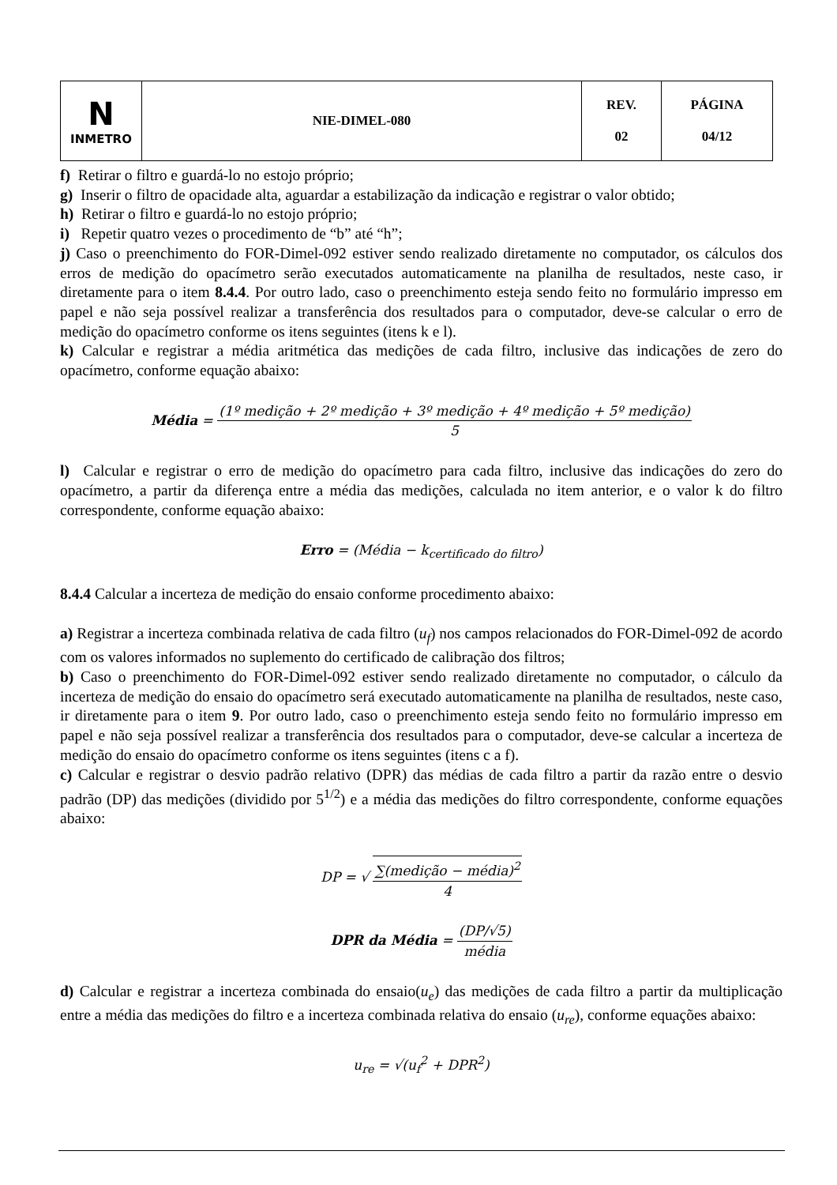| N INMETRO | NIE-DIMEL-080 | REV. 02 | PÁGINA 04/12 |
f) Retirar o filtro e guardá-lo no estojo próprio;
g) Inserir o filtro de opacidade alta, aguardar a estabilização da indicação e registrar o valor obtido;
h) Retirar o filtro e guardá-lo no estojo próprio;
i) Repetir quatro vezes o procedimento de “b” até “h”;
j) Caso o preenchimento do FOR-Dimel-092 estiver sendo realizado diretamente no computador, os cálculos dos erros de medição do opacímetro serão executados automaticamente na planilha de resultados, neste caso, ir diretamente para o item 8.4.4. Por outro lado, caso o preenchimento esteja sendo feito no formulário impresso em papel e não seja possível realizar a transferência dos resultados para o computador, deve-se calcular o erro de medição do opacímetro conforme os itens seguintes (itens k e l).
k) Calcular e registrar a média aritmética das medições de cada filtro, inclusive das indicações de zero do opacímetro, conforme equação abaixo:
Média = (1º medição + 2º medição + 3º medição + 4º medição + 5º medição) 5
l) Calcular e registrar o erro de medição do opacímetro para cada filtro, inclusive das indicações do zero do opacímetro, a partir da diferença entre a média das medições, calculada no item anterior, e o valor k do filtro correspondente, conforme equação abaixo:
Erro = (Média − k<sub>certificado do filtro</sub>)
8.4.4 Calcular a incerteza de medição do ensaio conforme procedimento abaixo:
a) Registrar a incerteza combinada relativa de cada filtro (u<sub>f</sub>) nos campos relacionados do FOR-Dimel-092 de acordo com os valores informados no suplemento do certificado de calibração dos filtros;
b) Caso o preenchimento do FOR-Dimel-092 estiver sendo realizado diretamente no computador, o cálculo da incerteza de medição do ensaio do opacímetro será executado automaticamente na planilha de resultados, neste caso, ir diretamente para o item 9. Por outro lado, caso o preenchimento esteja sendo feito no formulário impresso em papel e não seja possível realizar a transferência dos resultados para o computador, deve-se calcular a incerteza de medição do ensaio do opacímetro conforme os itens seguintes (itens c a f).
c) Calcular e registrar o desvio padrão relativo (DPR) das médias de cada filtro a partir da razão entre o desvio padrão (DP) das medições (dividido por 5<sup>1/2</sup>) e a média das medições do filtro correspondente, conforme equações abaixo:
DP = √ ∑(medição − média)<sup>2</sup> 4
DPR da Média = (DP/√5) média
d) Calcular e registrar a incerteza combinada do ensaio(u<sub>e</sub>) das medições de cada filtro a partir da multiplicação entre a média das medições do filtro e a incerteza combinada relativa do ensaio (u<sub>re</sub>), conforme equações abaixo:
u<sub>re</sub> = √(u<sub>f</sub><sup>2</sup> + DPR<sup>2</sup>)